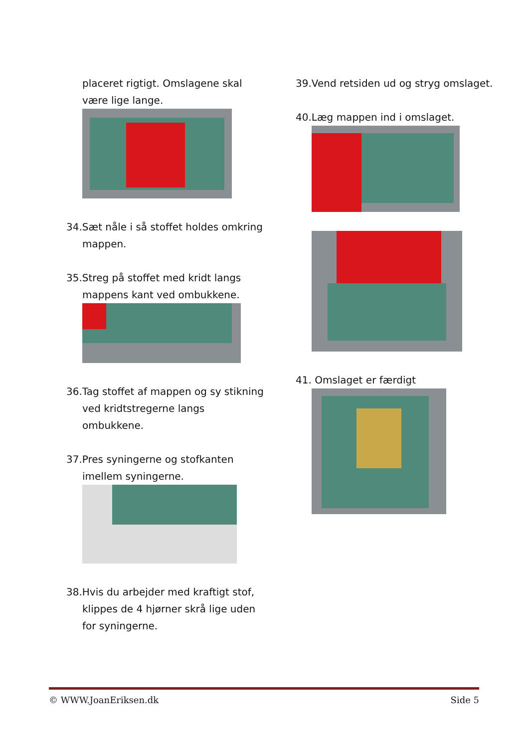placeret rigtigt. Omslagene skal være lige lange.
34.Sæt nåle i så stoffet holdes omkring mappen.
35.Streg på stoffet med kridt langs mappens kant ved ombukkene.
36.Tag stoffet af mappen og sy stikning ved kridtstregerne langs ombukkene.
37.Pres syningerne og stofkanten imellem syningerne.
38.Hvis du arbejder med kraftigt stof, klippes de 4 hjørner skrå lige uden for syningerne.
39.Vend retsiden ud og stryg omslaget.
40.Læg mappen ind i omslaget.
41. Omslaget er færdigt
© WWW.JoanEriksen.dk Side 5